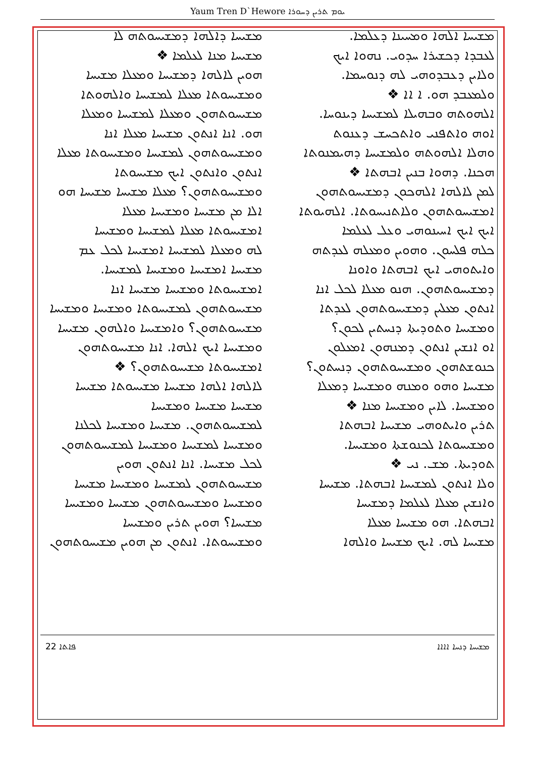Yaum Tren D`Hewore ܝܘܡ ܬܪܝܢ ܕܚܘܪܐ
ܡܫܝܚܐ ܐܠܗܐ ܘܡܚܝܢܐ ܕܥܠܡܐ.
ܠܥܒܕܐ ܕܟܫܝܪܐ ܚܕܘܝ. ܢܗܘܐ ܐܝܟ
ܘܠܐܝܢ ܕܥܒܕܘܗܝ ܠܗ ܕܢܘܚܡܐ.
ܘܠܡܥܒܕ ܗܘ. ܐ ܐܐ ❖
ܐܠܗܘܬܗ ܘܒܗܝܠܐ ܠܡܫܝܚܐ ܕܝܢܘܚܐ.
ܐܘܗ ܘܐܬܦܢܝ ܘܐܬܟܚܫ ܕܥܢܘܬ
ܘܗܠܐ ܐܠܗܘܬܗ ܘܠܡܫܝܚܐ ܕܗܝܡܢܘܬܐ
ܗܟܢܐ. ܕܗܘܐ ܒܢܝܢ ܐܒܗܬܐ ❖
ܠܡܢ ܠܐܠܗܐ ܐܠܗܟܘܢ ܕܡܫܝܚܘܬܗܘܢ
ܐܡܫܝܚܘܬܗܘܢ ܘܠܐܬܢܝܚܘܬܐ. ܐܠܗܝܘܬܐ
ܐܝܟ ܐܝܟ ܐܚܝܢܘܗܝ ܘܥܠ ܠܥܠܡܐ
ܟܠܗ ܦܠܚܘܢ. ܘܗܘܝܢ ܘܡܥܠܗ ܠܥܕܬܗ
ܘܐܝܬܘܗܝ ܐܝܟ ܐܒܗܬܐ ܘܐܘܢܐ
ܕܡܫܝܚܘܬܗܘܢ. ܗܢܘ ܡܥܠܐ ܠܟܠ ܐܢܐ
ܐܢܬܘܢ ܡܥܠܝܢ ܕܡܫܝܚܘܬܗܘܢ ܠܥܕܬܐ
ܘܡܫܝܚܐ ܘܬܘܕܝܬܐ ܕܢܚܬܝܢ ܠܟܘܢ؟
ܐܘ ܐܢܫܝܢ ܐܢܬܘܢ ܕܡܢܗܘܢ ܐܡܥܠܘܢ
ܟܢܘܫܬܗܘܢ ܘܡܫܝܚܘܬܗܘܢ ܕܢܚܬܘܢ؟
ܡܫܝܚܐ ܘܗܘ ܘܡܢܗ ܘܡܫܝܚܐ ܕܡܥܠܐ
ܘܡܫܝܚܐ. ܠܐܝܢ ܘܡܫܝܚܐ ܡܢܐ ❖
ܬܪܝܢ ܘܐܝܬܘܗܝ ܡܫܝܚܐ ܐܒܗܬܐ
ܘܡܫܝܚܘܬܐ ܠܟܢܘܫܬܐ ܘܡܫܝܚܐ.
ܬܘܕܝܬܐ. ܡܫ. ܢܝ ❖
ܘܠܐ ܐܢܬܘܢ ܠܡܫܝܚܐ ܐܒܗܬܐ. ܡܫܝܚܐ
ܘܐܢܫܝܢ ܡܥܠܐ ܠܥܠܡܐ ܕܡܫܝܚܐ
ܐܒܗܬܐ. ܗܘ ܡܫܝܚܐ ܡܥܠܐ
ܡܫܝܚܐ ܠܗ. ܐܝܟ ܡܫܝܚܐ ܘܐܠܗܐ
ܡܫܝܚܐ ܕܐܠܗܐ ܕܡܫܝܚܘܬܗ ܠܐ
ܡܫܝܚܐ ܡܢܐ ܠܥܠܡܐ ❖
ܗܘܝܢ ܠܐܠܗܐ ܕܡܫܝܚܐ ܘܡܥܠܐ ܡܫܝܚܐ
ܘܡܫܝܚܘܬܐ ܡܥܠܐ ܠܡܫܝܚܐ ܘܐܠܗܘܬܐ
ܡܫܝܚܘܬܗܘܢ ܘܡܥܠܐ ܠܡܫܝܚܐ ܘܡܥܠܐ
ܗܘ. ܐܢܐ ܐܢܬܘܢ ܡܫܝܚܐ ܡܥܠܐ ܐܢܐ
ܘܡܫܝܚܘܬܗܘܢ ܠܡܫܝܚܐ ܘܡܫܝܚܘܬܐ ܡܥܠܐ
ܐܢܬܘܢ ܘܐܢܬܘܢ ܐܝܟ ܡܫܝܚܘܬܐ
ܘܡܫܝܚܘܬܗܘܢ؟ ܡܥܠܐ ܡܫܝܚܐ ܡܫܝܚܐ ܗܘ
ܐܠܐ ܡܢ ܡܫܝܚܐ ܘܡܫܝܚܐ ܡܥܠܐ
ܐܡܫܝܚܘܬܐ ܡܥܠܐ ܠܡܫܝܚܐ ܘܡܫܝܚܐ
ܠܗ ܘܡܥܠܐ ܠܡܫܝܚܐ ܐܡܫܝܚܐ ܠܟܠ ܥܡ
ܡܫܝܚܐ ܐܡܫܝܚܐ ܘܡܫܝܚܐ ܠܡܫܝܚܐ.
ܐܡܫܝܚܘܬܐ ܘܡܫܝܚܐ ܡܫܝܚܐ ܐܢܐ
ܡܫܝܚܘܬܗܘܢ ܠܡܫܝܚܘܬܐ ܘܡܫܝܚܐ ܘܡܫܝܚܐ
ܡܫܝܚܘܬܗܘܢ؟ ܘܐܡܫܝܚܐ ܘܐܠܗܘܢ ܡܫܝܚܐ
ܘܡܫܝܚܐ ܐܝܟ ܐܠܗܐ. ܐܢܐ ܡܫܝܚܘܬܗܘܢ
ܐܡܫܝܚܘܬܐ ܡܫܝܚܘܬܗܘܢ؟ ❖
ܠܐܠܗܐ ܐܠܗܐ ܡܫܝܚܐ ܡܫܝܚܘܬܐ ܡܫܝܚܐ
ܡܫܝܚܐ ܡܫܝܚܐ ܘܡܫܝܚܐ
ܠܡܫܝܚܘܬܗܘܢ. ܡܫܝܚܐ ܘܡܫܝܚܐ ܠܟܠܢܐ
ܘܡܫܝܚܐ ܠܡܫܝܚܐ ܘܡܫܝܚܐ ܠܡܫܝܚܘܬܗܘܢ
ܠܟܠ ܡܫܝܚܐ. ܐܢܐ ܐܢܬܘܢ ܗܘܝܢ
ܡܫܝܚܘܬܗܘܢ ܠܡܫܝܚܐ ܘܡܫܝܚܐ ܡܫܝܚܐ
ܘܡܫܝܚܐ ܘܡܫܝܚܘܬܗܘܢ ܡܫܝܚܐ ܘܡܫܝܚܐ
ܡܫܝܚܐ؟ ܗܘܝܢ ܬܪܝܢ ܘܡܫܝܚܐ
ܘܡܫܝܚܘܬܐ. ܐܢܬܘܢ ܡܢ ܗܘܝܢ ܡܫܝܚܘܬܗܘܢ
22 ܦܐܬܐ ܡܫܝܚܐ ܕܢܚܐ ܐܐܐܐ